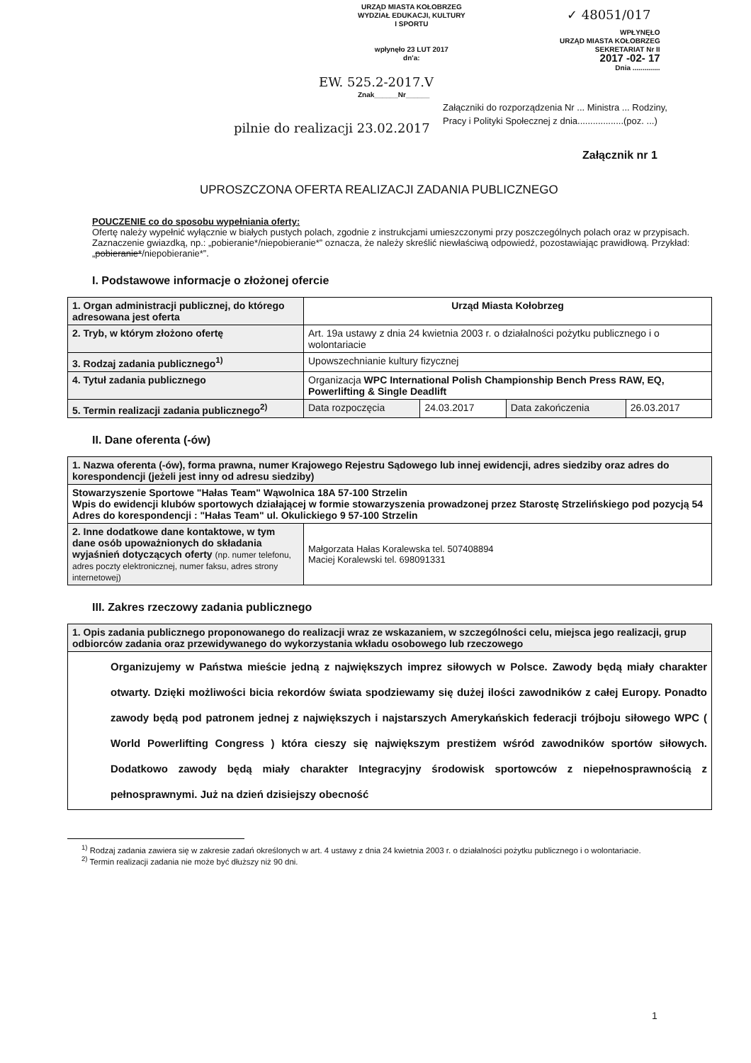URZĄD MIASTA KOŁOBRZEG
WYDZIAŁ EDUKACJI, KULTURY
I SPORTU
wpłynęło 23 LUT 2017
dn'a:
✓ 48051/017
WPŁYNĘŁO
URZĄD MIASTA KOŁOBRZEG
SEKRETARIAT Nr II
2017 -02- 17
Dnia ..............
EW. 525.2-2017.V
Znak______Nr______
Załączniki do rozporządzenia Nr ... Ministra ... Rodziny, Pracy i Polityki Społecznej z dnia..................(poz. ...)
Załącznik nr 1
pilnie do realizacji 23.02.2017
UPROSZCZONA OFERTA REALIZACJI ZADANIA PUBLICZNEGO
POUCZENIE co do sposobu wypełniania oferty:
Ofertę należy wypełnić wyłącznie w białych pustych polach, zgodnie z instrukcjami umieszczonymi przy poszczególnych polach oraz w przypisach.
Zaznaczenie gwiazdką, np.: „pobieranie*/niepobieranie*” oznacza, że należy skreślić niewłaściwą odpowiedź, pozostawiając prawidłową. Przykład: „pobieranie*/niepobieranie*”.
I. Podstawowe informacje o złożonej ofercie
| 1. Organ administracji publicznej, do którego adresowana jest oferta | Urząd Miasta Kołobrzeg | | | |
| 2. Tryb, w którym złożono ofertę | Art. 19a ustawy z dnia 24 kwietnia 2003 r. o działalności pożytku publicznego i o wolontariacie | | | |
| 3. Rodzaj zadania publicznego<sup>1)</sup> | Upowszechnianie kultury fizycznej | | | |
| 4. Tytuł zadania publicznego | Organizacja WPC International Polish Championship Bench Press RAW, EQ, Powerlifting & Single Deadlift | | | |
| 5. Termin realizacji zadania publicznego<sup>2)</sup> | Data rozpoczęcia | 24.03.2017 | Data zakończenia | 26.03.2017 |
II. Dane oferenta (-ów)
| 1. Nazwa oferenta (-ów), forma prawna, numer Krajowego Rejestru Sądowego lub innej ewidencji, adres siedziby oraz adres do korespondencji (jeżeli jest inny od adresu siedziby) | |
| Stowarzyszenie Sportowe "Hałas Team" Wąwolnica 18A 57-100 Strzelin Wpis do ewidencji klubów sportowych działającej w formie stowarzyszenia prowadzonej przez Starostę Strzelińskiego pod pozycją 54 Adres do korespondencji : "Hałas Team" ul. Okulickiego 9 57-100 Strzelin | |
| 2. Inne dodatkowe dane kontaktowe, w tym dane osób upoważnionych do składania wyjaśnień dotyczących oferty (np. numer telefonu, adres poczty elektronicznej, numer faksu, adres strony internetowej) | Małgorzata Hałas Koralewska tel. 507408894 Maciej Koralewski tel. 698091331 |
III. Zakres rzeczowy zadania publicznego
| 1. Opis zadania publicznego proponowanego do realizacji wraz ze wskazaniem, w szczególności celu, miejsca jego realizacji, grup odbiorców zadania oraz przewidywanego do wykorzystania wkładu osobowego lub rzeczowego |
| Organizujemy w Państwa mieście jedną z największych imprez siłowych w Polsce. Zawody będą miały charakter otwarty. Dzięki możliwości bicia rekordów świata spodziewamy się dużej ilości zawodników z całej Europy. Ponadto zawody będą pod patronem jednej z największych i najstarszych Amerykańskich federacji trójboju siłowego WPC ( World Powerlifting Congress ) która cieszy się największym prestiżem wśród zawodników sportów siłowych. Dodatkowo zawody będą miały charakter Integracyjny środowisk sportowców z niepełnosprawnością z pełnosprawnymi. Już na dzień dzisiejszy obecność |
<sup>1)</sup> Rodzaj zadania zawiera się w zakresie zadań określonych w art. 4 ustawy z dnia 24 kwietnia 2003 r. o działalności pożytku publicznego i o wolontariacie.
<sup>2)</sup> Termin realizacji zadania nie może być dłuższy niż 90 dni.
1